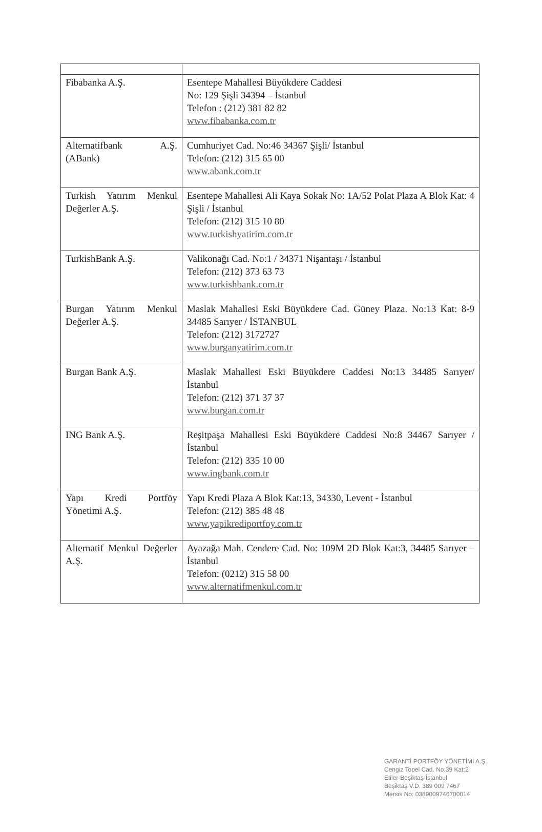| Fibabanka A.Ş. | Esentepe Mahallesi Büyükdere Caddesi No: 129 Şişli 34394 – İstanbul Telefon : (212) 381 82 82 www.fibabanka.com.tr |
| Alternatifbank A.Ş. (ABank) | Cumhuriyet Cad. No:46 34367 Şişli/ İstanbul Telefon: (212) 315 65 00 www.abank.com.tr |
| Turkish Yatırım Menkul Değerler A.Ş. | Esentepe Mahallesi Ali Kaya Sokak No: 1A/52 Polat Plaza A Blok Kat: 4 Şişli / İstanbul Telefon: (212) 315 10 80 www.turkishyatirim.com.tr |
| TurkishBank A.Ş. | Valikonağı Cad. No:1 / 34371 Nişantaşı / İstanbul Telefon: (212) 373 63 73 www.turkishbank.com.tr |
| Burgan Yatırım Menkul Değerler A.Ş. | Maslak Mahallesi Eski Büyükdere Cad. Güney Plaza. No:13 Kat: 8-9 34485 Sarıyer / İSTANBUL Telefon: (212) 3172727 www.burganyatirim.com.tr |
| Burgan Bank A.Ş. | Maslak Mahallesi Eski Büyükdere Caddesi No:13 34485 Sarıyer/ İstanbul Telefon: (212) 371 37 37 www.burgan.com.tr |
| ING Bank A.Ş. | Reşitpaşa Mahallesi Eski Büyükdere Caddesi No:8 34467 Sarıyer / İstanbul Telefon: (212) 335 10 00 www.ingbank.com.tr |
| Yapı Kredi Portföy Yönetimi A.Ş. | Yapı Kredi Plaza A Blok Kat:13, 34330, Levent - İstanbul Telefon: (212) 385 48 48 www.yapikrediportfoy.com.tr |
| Alternatif Menkul Değerler A.Ş. | Ayazağa Mah. Cendere Cad. No: 109M 2D Blok Kat:3, 34485 Sarıyer – İstanbul Telefon: (0212) 315 58 00 www.alternatifmenkul.com.tr |
GARANTİ PORTFÖY YÖNETİMİ A.Ş.
Cengiz Topel Cad. No:39 Kat:2
Etiler-Beşiktaş-İstanbul
Beşiktaş V.D. 389 009 7467
Mersis No: 0389009746700014